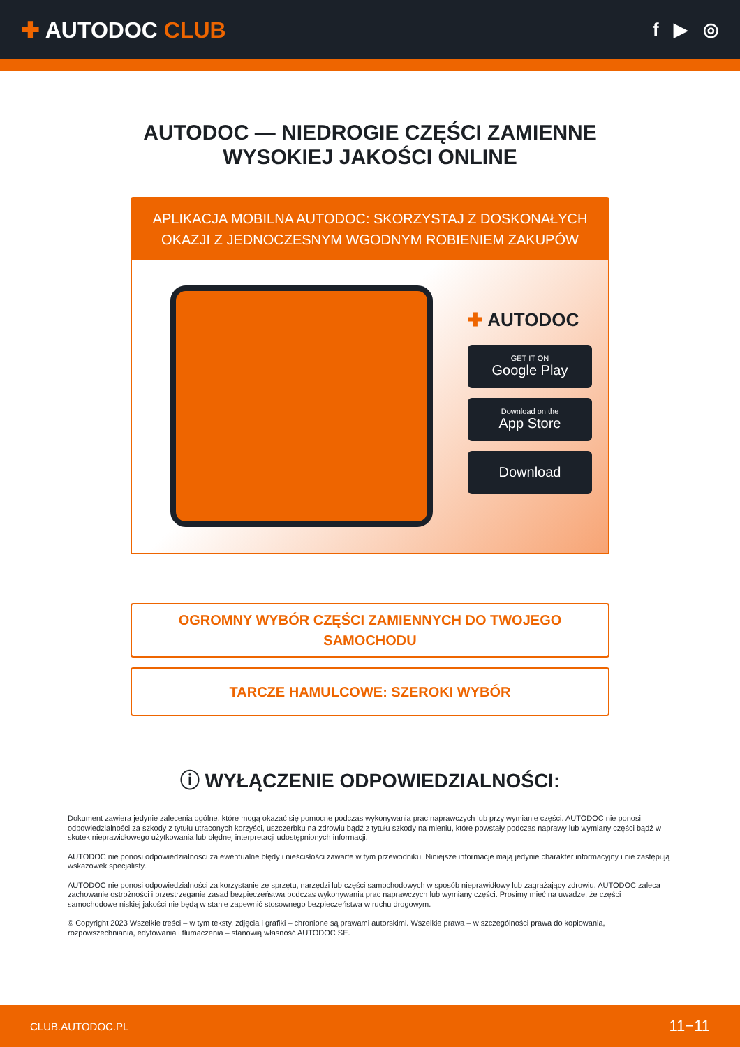✚ AUTODOC CLUB
f ▶ ◎
AUTODOC — NIEDROGIE CZĘŚCI ZAMIENNE
WYSOKIEJ JAKOŚCI ONLINE
APLIKACJA MOBILNA AUTODOC: SKORZYSTAJ Z DOSKONAŁYCH OKAZJI Z JEDNOCZESNYM WGODNYM ROBIENIEM ZAKUPÓW
✚ AUTODOC
GET IT ON
Google Play
Download on the
App Store
Download
OGROMNY WYBÓR CZĘŚCI ZAMIENNYCH DO TWOJEGO
SAMOCHODU
TARCZE HAMULCOWE: SZEROKI WYBÓR
ⓘ WYŁĄCZENIE ODPOWIEDZIALNOŚCI:
Dokument zawiera jedynie zalecenia ogólne, które mogą okazać się pomocne podczas wykonywania prac naprawczych lub przy wymianie części. AUTODOC nie ponosi odpowiedzialności za szkody z tytułu utraconych korzyści, uszczerbku na zdrowiu bądź z tytułu szkody na mieniu, które powstały podczas naprawy lub wymiany części bądź w skutek nieprawidłowego użytkowania lub błędnej interpretacji udostępnionych informacji.
AUTODOC nie ponosi odpowiedzialności za ewentualne błędy i nieścisłości zawarte w tym przewodniku. Niniejsze informacje mają jedynie charakter informacyjny i nie zastępują wskazówek specjalisty.
AUTODOC nie ponosi odpowiedzialności za korzystanie ze sprzętu, narzędzi lub części samochodowych w sposób nieprawidłowy lub zagrażający zdrowiu. AUTODOC zaleca zachowanie ostrożności i przestrzeganie zasad bezpieczeństwa podczas wykonywania prac naprawczych lub wymiany części. Prosimy mieć na uwadze, że części samochodowe niskiej jakości nie będą w stanie zapewnić stosownego bezpieczeństwa w ruchu drogowym.
© Copyright 2023 Wszelkie treści – w tym teksty, zdjęcia i grafiki – chronione są prawami autorskimi. Wszelkie prawa – w szczególności prawa do kopiowania, rozpowszechniania, edytowania i tłumaczenia – stanowią własność AUTODOC SE.
CLUB.AUTODOC.PL 11−11